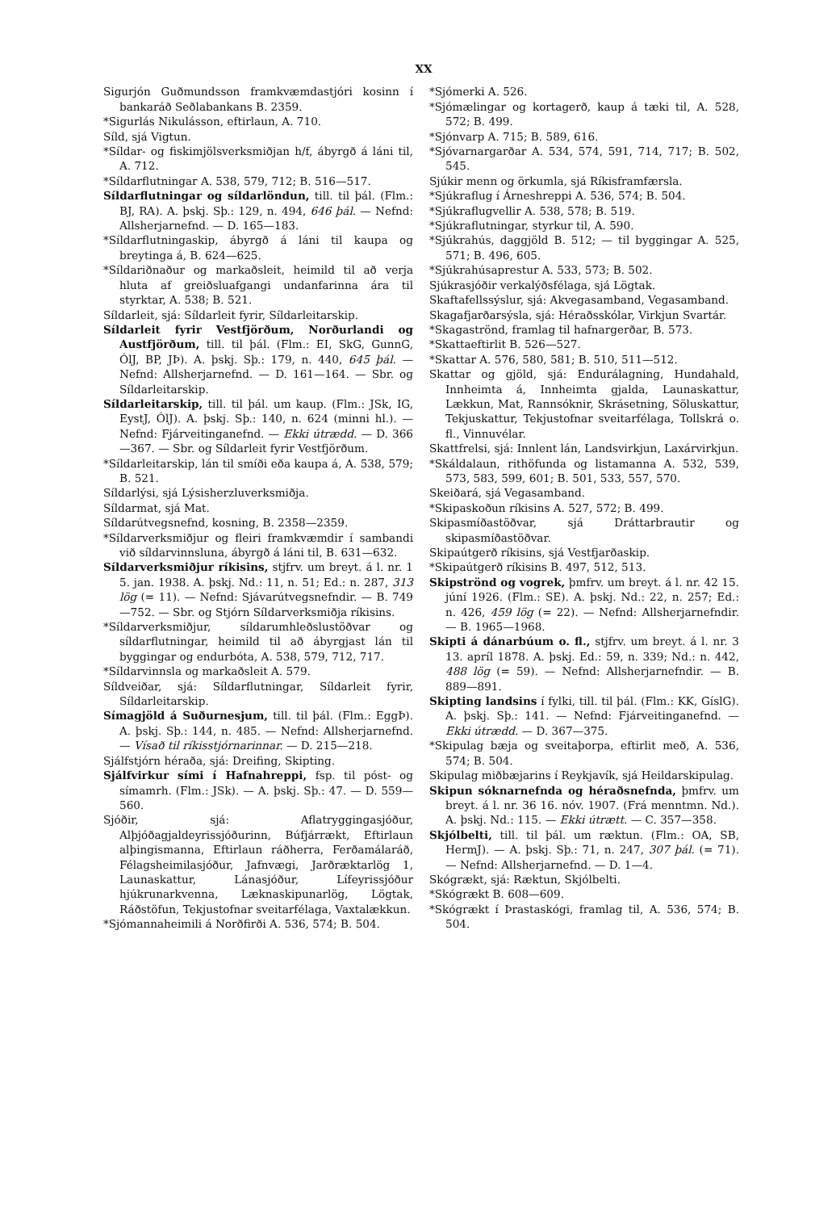XX
Sigurjón Guðmundsson framkvæmdastjóri kosinn í bankaráð Seðlabankans B. 2359.
*Sigurlás Nikulásson, eftirlaun, A. 710.
Síld, sjá Vigtun.
*Síldar- og fiskimjölsverksmiðjan h/f, ábyrgð á láni til, A. 712.
*Síldarflutningar A. 538, 579, 712; B. 516—517.
Síldarflutningar og síldarlöndun, till. til þál. (Flm.: BJ, RA). A. þskj. Sþ.: 129, n. 494, 646 þál. — Nefnd: Allsherjarnefnd. — D. 165—183.
*Síldarflutningaskip, ábyrgð á láni til kaupa og breytinga á, B. 624—625.
*Síldariðnaður og markaðsleit, heimild til að verja hluta af greiðsluafgangi undanfarinna ára til styrktar, A. 538; B. 521.
Síldarleit, sjá: Síldarleit fyrir, Síldarleitarskip.
Síldarleit fyrir Vestfjörðum, Norðurlandi og Austfjörðum, till. til þál. (Flm.: EI, SkG, GunnG, ÓlJ, BP, JÞ). A. þskj. Sþ.: 179, n. 440, 645 þál. — Nefnd: Allsherjarnefnd. — D. 161—164. — Sbr. og Síldarleitarskip.
Síldarleitarskip, till. til þál. um kaup. (Flm.: JSk, IG, EystJ, ÓlJ). A. þskj. Sþ.: 140, n. 624 (minni hl.). — Nefnd: Fjárveitinganefnd. — Ekki útrædd. — D. 366—367. — Sbr. og Síldarleit fyrir Vestfjörðum.
*Síldarleitarskip, lán til smíði eða kaupa á, A. 538, 579; B. 521.
Síldarlýsi, sjá Lýsisherzluverksmiðja.
Síldarmat, sjá Mat.
Síldarútvegsnefnd, kosning, B. 2358—2359.
*Síldarverksmiðjur og fleiri framkvæmdir í sambandi við síldarvinnsluna, ábyrgð á láni til, B. 631—632.
Síldarverksmiðjur ríkisins, stjfrv. um breyt. á l. nr. 1 5. jan. 1938. A. þskj. Nd.: 11, n. 51; Ed.: n. 287, 313 lög (= 11). — Nefnd: Sjávarútvegsnefndir. — B. 749—752. — Sbr. og Stjórn Síldarverksmiðja ríkisins.
*Síldarverksmiðjur, síldarumhleðslustöðvar og síldarflutningar, heimild til að ábyrgjast lán til byggingar og endurbóta, A. 538, 579, 712, 717.
*Síldarvinnsla og markaðsleit A. 579.
Síldveiðar, sjá: Síldarflutningar, Síldarleit fyrir, Síldarleitarskip.
Símagjöld á Suðurnesjum, till. til þál. (Flm.: EggÞ). A. þskj. Sþ.: 144, n. 485. — Nefnd: Allsherjarnefnd. — Vísað til ríkisstjórnarinnar. — D. 215—218.
Sjálfstjórn héraða, sjá: Dreifing, Skipting.
Sjálfvirkur sími í Hafnahreppi, fsp. til póst- og símamrh. (Flm.: JSk). — A. þskj. Sþ.: 47. — D. 559—560.
Sjóðir, sjá: Aflatryggingasjóður, Alþjóðagjaldeyrissjóðurinn, Búfjárrækt, Eftirlaun alþingismanna, Eftirlaun ráðherra, Ferðamálaráð, Félagsheimilasjóður, Jafnvægi, Jarðræktarlög 1, Launaskattur, Lánasjóður, Lífeyrissjóður hjúkrunarkvenna, Læknaskipunarlög, Lögtak, Ráðstöfun, Tekjustofnar sveitarfélaga, Vaxtalækkun.
*Sjómannaheimili á Norðfirði A. 536, 574; B. 504.
*Sjómerki A. 526.
*Sjómælingar og kortagerð, kaup á tæki til, A. 528, 572; B. 499.
*Sjónvarp A. 715; B. 589, 616.
*Sjóvarnargarðar A. 534, 574, 591, 714, 717; B. 502, 545.
Sjúkir menn og örkumla, sjá Ríkisframfærsla.
*Sjúkraflug í Árneshreppi A. 536, 574; B. 504.
*Sjúkraflugvellir A. 538, 578; B. 519.
*Sjúkraflutningar, styrkur til, A. 590.
*Sjúkrahús, daggjöld B. 512; — til byggingar A. 525, 571; B. 496, 605.
*Sjúkrahúsaprestur A. 533, 573; B. 502.
Sjúkrasjóðir verkalýðsfélaga, sjá Lögtak.
Skaftafellssýslur, sjá: Akvegasamband, Vegasamband.
Skagafjarðarsýsla, sjá: Héraðsskólar, Virkjun Svartár.
*Skagaströnd, framlag til hafnargerðar, B. 573.
*Skattaeftirlit B. 526—527.
*Skattar A. 576, 580, 581; B. 510, 511—512.
Skattar og gjöld, sjá: Endurálagning, Hundahald, Innheimta á, Innheimta gjalda, Launaskattur, Lækkun, Mat, Rannsóknir, Skrásetning, Söluskattur, Tekjuskattur, Tekjustofnar sveitarfélaga, Tollskrá o. fl., Vinnuvélar.
Skattfrelsi, sjá: Innlent lán, Landsvirkjun, Laxárvirkjun.
*Skáldalaun, rithöfunda og listamanna A. 532, 539, 573, 583, 599, 601; B. 501, 533, 557, 570.
Skeiðará, sjá Vegasamband.
*Skipaskoðun ríkisins A. 527, 572; B. 499.
Skipasmíðastöðvar, sjá Dráttarbrautir og skipasmíðastöðvar.
Skipaútgerð ríkisins, sjá Vestfjarðaskip.
*Skipaútgerð ríkisins B. 497, 512, 513.
Skipströnd og vogrek, þmfrv. um breyt. á l. nr. 42 15. júní 1926. (Flm.: SE). A. þskj. Nd.: 22, n. 257; Ed.: n. 426, 459 lög (= 22). — Nefnd: Allsherjarnefndir. — B. 1965—1968.
Skipti á dánarbúum o. fl., stjfrv. um breyt. á l. nr. 3 13. apríl 1878. A. þskj. Ed.: 59, n. 339; Nd.: n. 442, 488 lög (= 59). — Nefnd: Allsherjarnefndir. — B. 889—891.
Skipting landsins í fylki, till. til þál. (Flm.: KK, GíslG). A. þskj. Sþ.: 141. — Nefnd: Fjárveitinganefnd. — Ekki útrædd. — D. 367—375.
*Skipulag bæja og sveitaþorpa, eftirlit með, A. 536, 574; B. 504.
Skipulag miðbæjarins í Reykjavík, sjá Heildarskipulag.
Skipun sóknarnefnda og héraðsnefnda, þmfrv. um breyt. á l. nr. 36 16. nóv. 1907. (Frá menntmn. Nd.). A. þskj. Nd.: 115. — Ekki útrætt. — C. 357—358.
Skjólbelti, till. til þál. um ræktun. (Flm.: OA, SB, HermJ). — A. þskj. Sþ.: 71, n. 247, 307 þál. (= 71). — Nefnd: Allsherjarnefnd. — D. 1—4.
Skógrækt, sjá: Ræktun, Skjólbelti.
*Skógrækt B. 608—609.
*Skógrækt í Þrastaskógi, framlag til, A. 536, 574; B. 504.